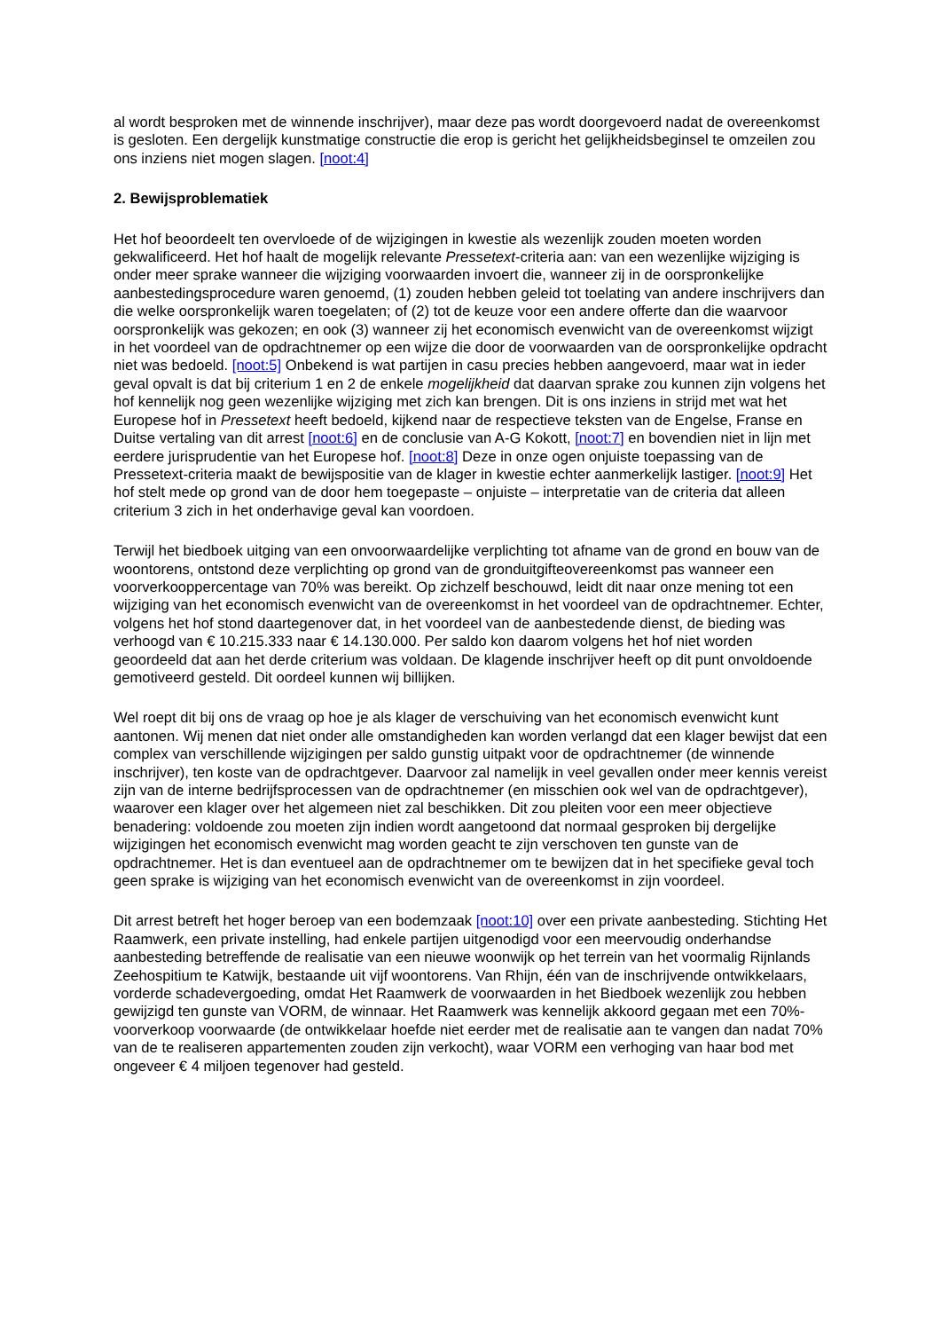al wordt besproken met de winnende inschrijver), maar deze pas wordt doorgevoerd nadat de overeenkomst is gesloten. Een dergelijk kunstmatige constructie die erop is gericht het gelijkheidsbeginsel te omzeilen zou ons inziens niet mogen slagen. [noot:4]
2. Bewijsproblematiek
Het hof beoordeelt ten overvloede of de wijzigingen in kwestie als wezenlijk zouden moeten worden gekwalificeerd. Het hof haalt de mogelijk relevante Pressetext-criteria aan: van een wezenlijke wijziging is onder meer sprake wanneer die wijziging voorwaarden invoert die, wanneer zij in de oorspronkelijke aanbestedingsprocedure waren genoemd, (1) zouden hebben geleid tot toelating van andere inschrijvers dan die welke oorspronkelijk waren toegelaten; of (2) tot de keuze voor een andere offerte dan die waarvoor oorspronkelijk was gekozen; en ook (3) wanneer zij het economisch evenwicht van de overeenkomst wijzigt in het voordeel van de opdrachtnemer op een wijze die door de voorwaarden van de oorspronkelijke opdracht niet was bedoeld. [noot:5] Onbekend is wat partijen in casu precies hebben aangevoerd, maar wat in ieder geval opvalt is dat bij criterium 1 en 2 de enkele mogelijkheid dat daarvan sprake zou kunnen zijn volgens het hof kennelijk nog geen wezenlijke wijziging met zich kan brengen. Dit is ons inziens in strijd met wat het Europese hof in Pressetext heeft bedoeld, kijkend naar de respectieve teksten van de Engelse, Franse en Duitse vertaling van dit arrest [noot:6] en de conclusie van A-G Kokott, [noot:7] en bovendien niet in lijn met eerdere jurisprudentie van het Europese hof. [noot:8] Deze in onze ogen onjuiste toepassing van de Pressetext-criteria maakt de bewijspositie van de klager in kwestie echter aanmerkelijk lastiger. [noot:9] Het hof stelt mede op grond van de door hem toegepaste – onjuiste – interpretatie van de criteria dat alleen criterium 3 zich in het onderhavige geval kan voordoen.
Terwijl het biedboek uitging van een onvoorwaardelijke verplichting tot afname van de grond en bouw van de woontorens, ontstond deze verplichting op grond van de gronduitgifteovereenkomst pas wanneer een voorverkooppercentage van 70% was bereikt. Op zichzelf beschouwd, leidt dit naar onze mening tot een wijziging van het economisch evenwicht van de overeenkomst in het voordeel van de opdrachtnemer. Echter, volgens het hof stond daartegenover dat, in het voordeel van de aanbestedende dienst, de bieding was verhoogd van € 10.215.333 naar € 14.130.000. Per saldo kon daarom volgens het hof niet worden geoordeeld dat aan het derde criterium was voldaan. De klagende inschrijver heeft op dit punt onvoldoende gemotiveerd gesteld. Dit oordeel kunnen wij billijken.
Wel roept dit bij ons de vraag op hoe je als klager de verschuiving van het economisch evenwicht kunt aantonen. Wij menen dat niet onder alle omstandigheden kan worden verlangd dat een klager bewijst dat een complex van verschillende wijzigingen per saldo gunstig uitpakt voor de opdrachtnemer (de winnende inschrijver), ten koste van de opdrachtgever. Daarvoor zal namelijk in veel gevallen onder meer kennis vereist zijn van de interne bedrijfsprocessen van de opdrachtnemer (en misschien ook wel van de opdrachtgever), waarover een klager over het algemeen niet zal beschikken. Dit zou pleiten voor een meer objectieve benadering: voldoende zou moeten zijn indien wordt aangetoond dat normaal gesproken bij dergelijke wijzigingen het economisch evenwicht mag worden geacht te zijn verschoven ten gunste van de opdrachtnemer. Het is dan eventueel aan de opdrachtnemer om te bewijzen dat in het specifieke geval toch geen sprake is wijziging van het economisch evenwicht van de overeenkomst in zijn voordeel.
Dit arrest betreft het hoger beroep van een bodemzaak [noot:10] over een private aanbesteding. Stichting Het Raamwerk, een private instelling, had enkele partijen uitgenodigd voor een meervoudig onderhandse aanbesteding betreffende de realisatie van een nieuwe woonwijk op het terrein van het voormalig Rijnlands Zeehospitium te Katwijk, bestaande uit vijf woontorens. Van Rhijn, één van de inschrijvende ontwikkelaars, vorderde schadevergoeding, omdat Het Raamwerk de voorwaarden in het Biedboek wezenlijk zou hebben gewijzigd ten gunste van VORM, de winnaar. Het Raamwerk was kennelijk akkoord gegaan met een 70%-voorverkoop voorwaarde (de ontwikkelaar hoefde niet eerder met de realisatie aan te vangen dan nadat 70% van de te realiseren appartementen zouden zijn verkocht), waar VORM een verhoging van haar bod met ongeveer € 4 miljoen tegenover had gesteld.